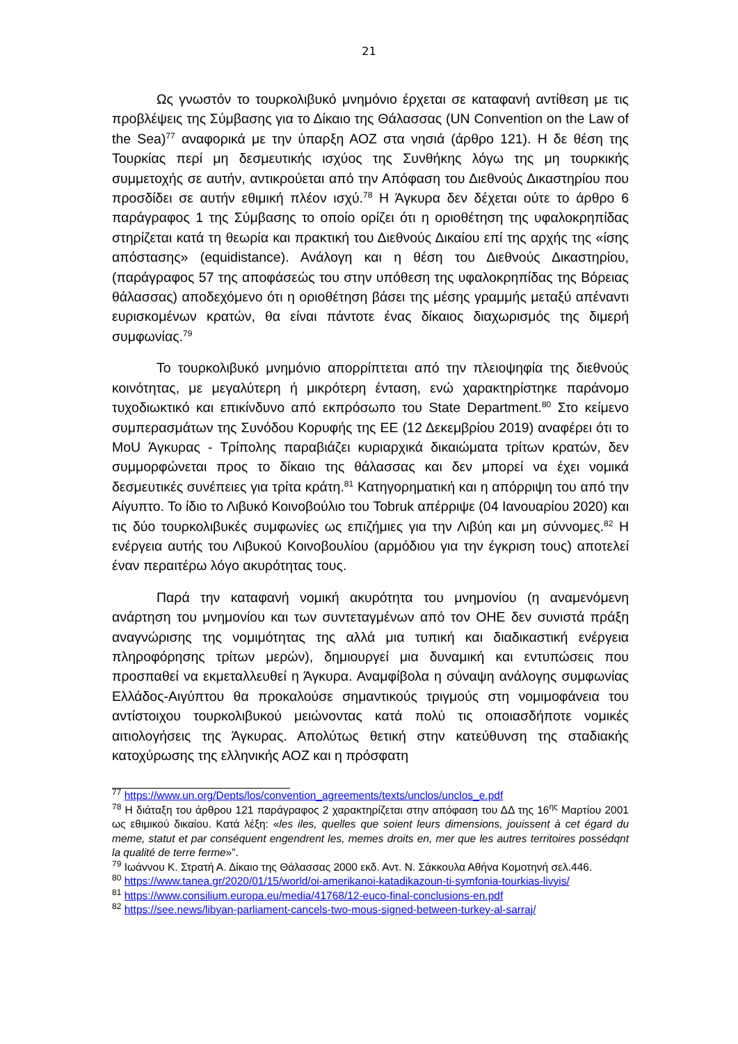21
Ως γνωστόν το τουρκολιβυκό μνημόνιο έρχεται σε καταφανή αντίθεση με τις προβλέψεις της Σύμβασης για το Δίκαιο της Θάλασσας (UN Convention on the Law of the Sea)<sup>77</sup> αναφορικά με την ύπαρξη ΑΟΖ στα νησιά (άρθρο 121). Η δε θέση της Τουρκίας περί μη δεσμευτικής ισχύος της Συνθήκης λόγω της μη τουρκικής συμμετοχής σε αυτήν, αντικρούεται από την Απόφαση του Διεθνούς Δικαστηρίου που προσδίδει σε αυτήν εθιμική πλέον ισχύ.<sup>78</sup> Η Άγκυρα δεν δέχεται ούτε το άρθρο 6 παράγραφος 1 της Σύμβασης το οποίο ορίζει ότι η οριοθέτηση της υφαλοκρηπίδας στηρίζεται κατά τη θεωρία και πρακτική του Διεθνούς Δικαίου επί της αρχής της «ίσης απόστασης» (equidistance). Ανάλογη και η θέση του Διεθνούς Δικαστηρίου, (παράγραφος 57 της αποφάσεώς του στην υπόθεση της υφαλοκρηπίδας της Βόρειας θάλασσας) αποδεχόμενο ότι η οριοθέτηση βάσει της μέσης γραμμής μεταξύ απέναντι ευρισκομένων κρατών, θα είναι πάντοτε ένας δίκαιος διαχωρισμός της διμερή συμφωνίας.<sup>79</sup>
Το τουρκολιβυκό μνημόνιο απορρίπτεται από την πλειοψηφία της διεθνούς κοινότητας, με μεγαλύτερη ή μικρότερη ένταση, ενώ χαρακτηρίστηκε παράνομο τυχοδιωκτικό και επικίνδυνο από εκπρόσωπο του State Department.<sup>80</sup> Στο κείμενο συμπερασμάτων της Συνόδου Κορυφής της ΕΕ (12 Δεκεμβρίου 2019) αναφέρει ότι το MoU Άγκυρας - Τρίπολης παραβιάζει κυριαρχικά δικαιώματα τρίτων κρατών, δεν συμμορφώνεται προς το δίκαιο της θάλασσας και δεν μπορεί να έχει νομικά δεσμευτικές συνέπειες για τρίτα κράτη.<sup>81</sup> Κατηγορηματική και η απόρριψη του από την Αίγυπτο. Το ίδιο το Λιβυκό Κοινοβούλιο του Tobruk απέρριψε (04 Ιανουαρίου 2020) και τις δύο τουρκολιβυκές συμφωνίες ως επιζήμιες για την Λιβύη και μη σύννομες.<sup>82</sup> Η ενέργεια αυτής του Λιβυκού Κοινοβουλίου (αρμόδιου για την έγκριση τους) αποτελεί έναν περαιτέρω λόγο ακυρότητας τους.
Παρά την καταφανή νομική ακυρότητα του μνημονίου (η αναμενόμενη ανάρτηση του μνημονίου και των συντεταγμένων από τον ΟΗΕ δεν συνιστά πράξη αναγνώρισης της νομιμότητας της αλλά μια τυπική και διαδικαστική ενέργεια πληροφόρησης τρίτων μερών), δημιουργεί μια δυναμική και εντυπώσεις που προσπαθεί να εκμεταλλευθεί η Άγκυρα. Αναμφίβολα η σύναψη ανάλογης συμφωνίας Ελλάδος-Αιγύπτου θα προκαλούσε σημαντικούς τριγμούς στη νομιμοφάνεια του αντίστοιχου τουρκολιβυκού μειώνοντας κατά πολύ τις οποιασδήποτε νομικές αιτιολογήσεις της Άγκυρας. Απολύτως θετική στην κατεύθυνση της σταδιακής κατοχύρωσης της ελληνικής ΑΟΖ και η πρόσφατη
<sup>77</sup> https://www.un.org/Depts/los/convention_agreements/texts/unclos/unclos_e.pdf
<sup>78</sup> Η διάταξη του άρθρου 121 παράγραφος 2 χαρακτηρίζεται στην απόφαση του ΔΔ της 16<sup>ης</sup> Μαρτίου 2001 ως εθιμικού δικαίου. Κατά λέξη: «les iles, quelles que soient leurs dimensions, jouissent à cet égard du meme, statut et par conséquent engendrent les, memes droits en, mer que les autres territoires possédqnt la qualité de terre ferme»”.
<sup>79</sup> Ιωάννου Κ. Στρατή Α. Δίκαιο της Θάλασσας 2000 εκδ. Αντ. Ν. Σάκκουλα Αθήνα Κομοτηνή σελ.446.
<sup>80</sup> https://www.tanea.gr/2020/01/15/world/oi-amerikanoi-katadikazoun-ti-symfonia-tourkias-livyis/
<sup>81</sup> https://www.consilium.europa.eu/media/41768/12-euco-final-conclusions-en.pdf
<sup>82</sup> https://see.news/libyan-parliament-cancels-two-mous-signed-between-turkey-al-sarraj/